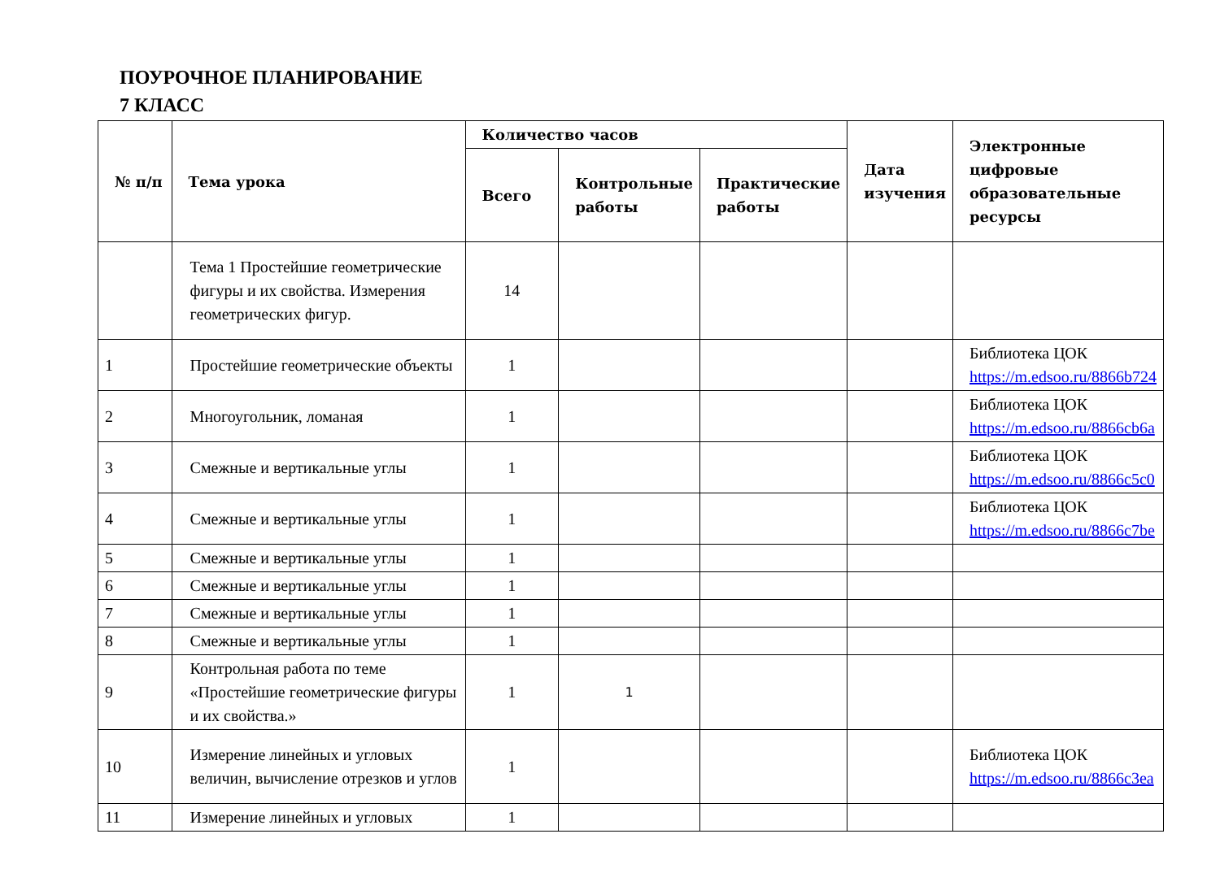ПОУРОЧНОЕ ПЛАНИРОВАНИЕ
7 КЛАСС
| № п/п | Тема урока | Количество часов | | | Дата изучения | Электронные цифровые образовательные ресурсы |
| --- | --- | --- | --- | --- | --- | --- |
| | | Всего | Контрольные работы | Практические работы | | |
| | Тема 1 Простейшие геометрические фигуры и их свойства. Измерения геометрических фигур. | 14 | | | | |
| 1 | Простейшие геометрические объекты | 1 | | | | Библиотека ЦОК https://m.edsoo.ru/8866b724 |
| 2 | Многоугольник, ломаная | 1 | | | | Библиотека ЦОК https://m.edsoo.ru/8866cb6a |
| 3 | Смежные и вертикальные углы | 1 | | | | Библиотека ЦОК https://m.edsoo.ru/8866c5c0 |
| 4 | Смежные и вертикальные углы | 1 | | | | Библиотека ЦОК https://m.edsoo.ru/8866c7be |
| 5 | Смежные и вертикальные углы | 1 | | | | |
| 6 | Смежные и вертикальные углы | 1 | | | | |
| 7 | Смежные и вертикальные углы | 1 | | | | |
| 8 | Смежные и вертикальные углы | 1 | | | | |
| 9 | Контрольная работа по теме «Простейшие геометрические фигуры и их свойства.» | 1 | 1 | | | |
| 10 | Измерение линейных и угловых величин, вычисление отрезков и углов | 1 | | | | Библиотека ЦОК https://m.edsoo.ru/8866c3ea |
| 11 | Измерение линейных и угловых | 1 | | | | |